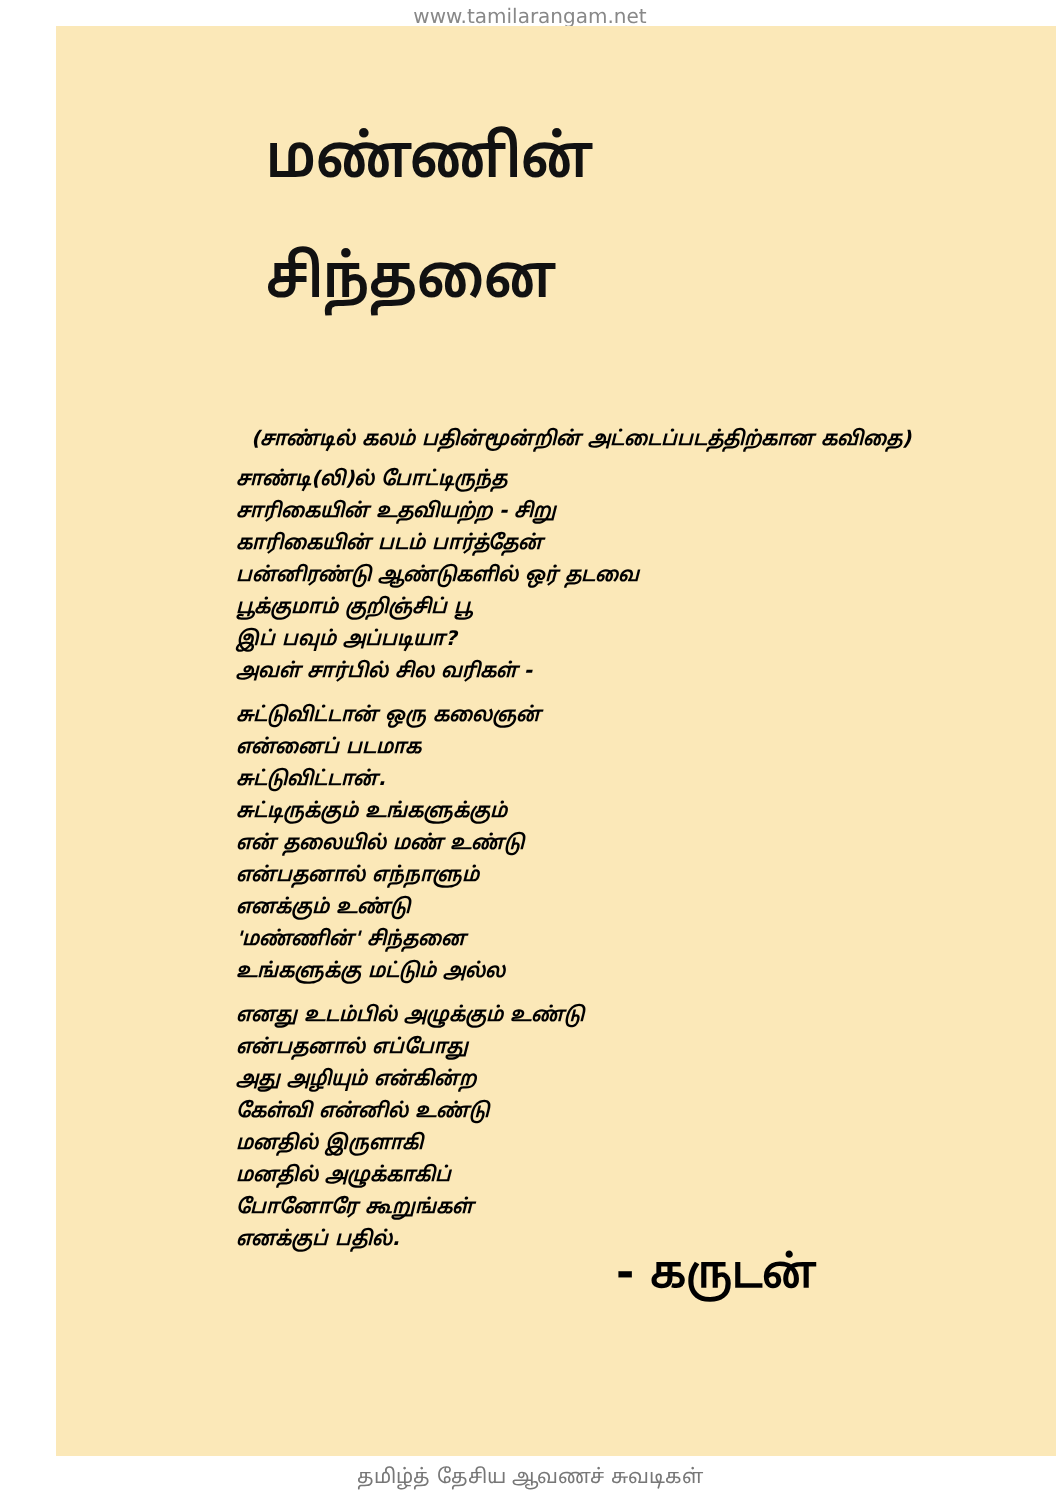www.tamilarangam.net
மண்ணின்
சிந்தனை
(சாண்டில் கலம் பதின்மூன்றின் அட்டைப்படத்திற்கான கவிதை)
சாண்டி(லி)ல் போட்டிருந்த
சாரிகையின் உதவியற்ற - சிறு
காரிகையின் படம் பார்த்தேன்
பன்னிரண்டு ஆண்டுகளில் ஒர் தடவை
பூக்குமாம் குறிஞ்சிப் பூ
இப் பவும் அப்படியா?
அவள் சார்பில் சில வரிகள் -
சுட்டுவிட்டான் ஒரு கலைஞன்
என்னைப் படமாக
சுட்டுவிட்டான்.
சுட்டிருக்கும் உங்களுக்கும்
என் தலையில் மண் உண்டு
என்பதனால் எந்நாளும்
எனக்கும் உண்டு
'மண்ணின்' சிந்தனை
உங்களுக்கு மட்டும் அல்ல
எனது உடம்பில் அழுக்கும் உண்டு
என்பதனால் எப்போது
அது அழியும் என்கின்ற
கேள்வி என்னில் உண்டு
மனதில் இருளாகி
மனதில் அழுக்காகிப்
போனோரே கூறுங்கள்
எனக்குப் பதில்.
- கருடன்
தமிழ்த் தேசிய ஆவணச் சுவடிகள்